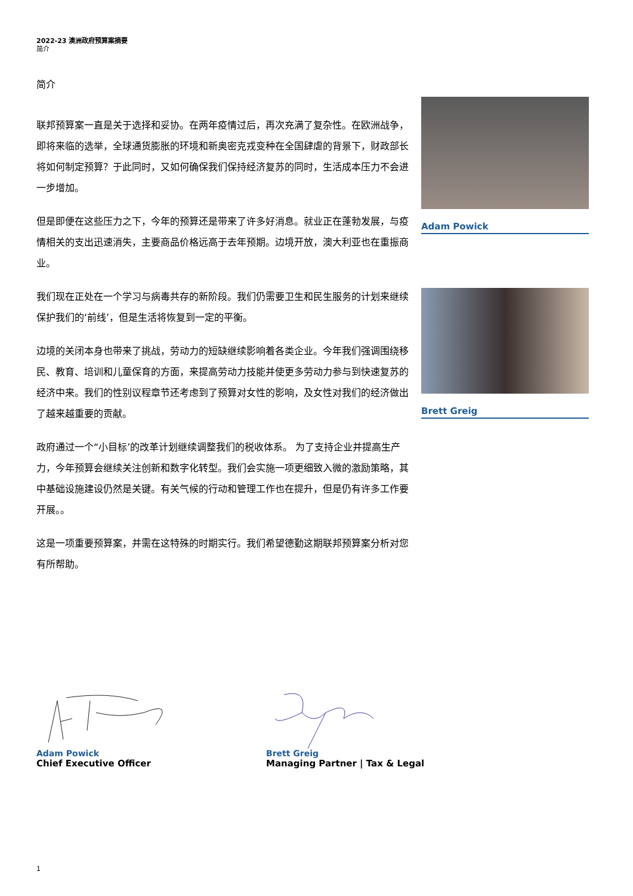2022-23 澳洲政府预算案摘要
简介
简介
联邦预算案一直是关于选择和妥协。在两年疫情过后，再次充满了复杂性。在欧洲战争，即将来临的选举，全球通货膨胀的环境和新奥密克戎变种在全国肆虐的背景下，财政部长将如何制定预算？于此同时，又如何确保我们保持经济复苏的同时，生活成本压力不会进一步增加。
但是即便在这些压力之下，今年的预算还是带来了许多好消息。就业正在蓬勃发展，与疫情相关的支出迅速消失，主要商品价格远高于去年预期。边境开放，澳大利亚也在重振商业。
我们现在正处在一个学习与病毒共存的新阶段。我们仍需要卫生和民生服务的计划来继续保护我们的‘前线’，但是生活将恢复到一定的平衡。
边境的关闭本身也带来了挑战，劳动力的短缺继续影响着各类企业。今年我们强调围绕移民、教育、培训和儿童保育的方面，来提高劳动力技能并使更多劳动力参与到快速复苏的经济中来。我们的性别议程章节还考虑到了预算对女性的影响，及女性对我们的经济做出了越来越重要的贡献。
政府通过一个“小目标’的改革计划继续调整我们的税收体系。 为了支持企业并提高生产力，今年预算会继续关注创新和数字化转型。我们会实施一项更细致入微的激励策略，其中基础设施建设仍然是关键。有关气候的行动和管理工作也在提升，但是仍有许多工作要开展。。
这是一项重要预算案，并需在这特殊的时期实行。我们希望德勤这期联邦预算案分析对您有所帮助。
Adam Powick
Brett Greig
Adam Powick
Chief Executive Officer
Brett Greig
Managing Partner | Tax & Legal
1